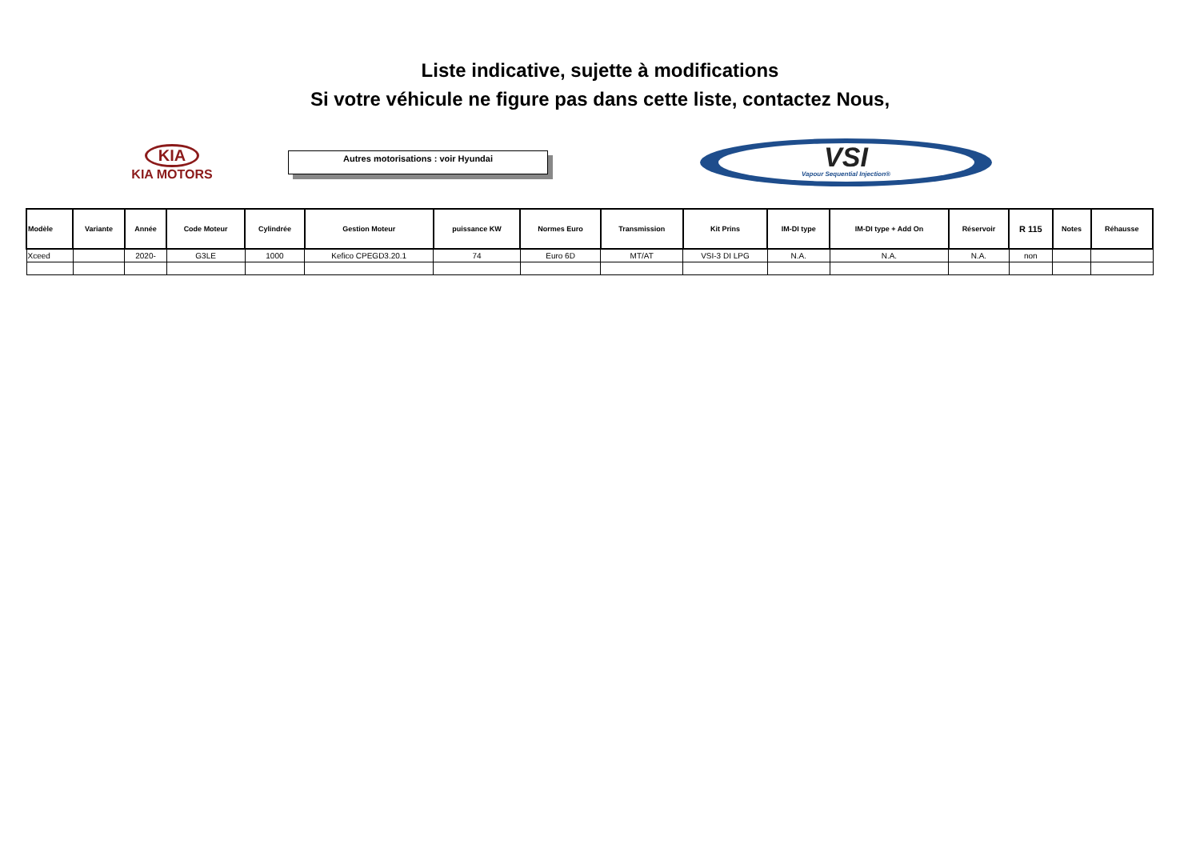Liste indicative, sujette à modifications
Si votre véhicule ne figure pas dans cette liste, contactez Nous,
KIA
KIA MOTORS
Autres motorisations : voir Hyundai
VSI
Vapour Sequential Injection®
| Modèle | Variante | Année | Code Moteur | Cylindrée | Gestion Moteur | puissance KW | Normes Euro | Transmission | Kit Prins | IM-DI type | IM-DI type + Add On | Réservoir | R 115 | Notes | Réhausse |
| --- | --- | --- | --- | --- | --- | --- | --- | --- | --- | --- | --- | --- | --- | --- | --- |
| Xceed | | 2020- | G3LE | 1000 | Kefico CPEGD3.20.1 | 74 | Euro 6D | MT/AT | VSI-3 DI LPG | N.A. | N.A. | N.A. | non | | |